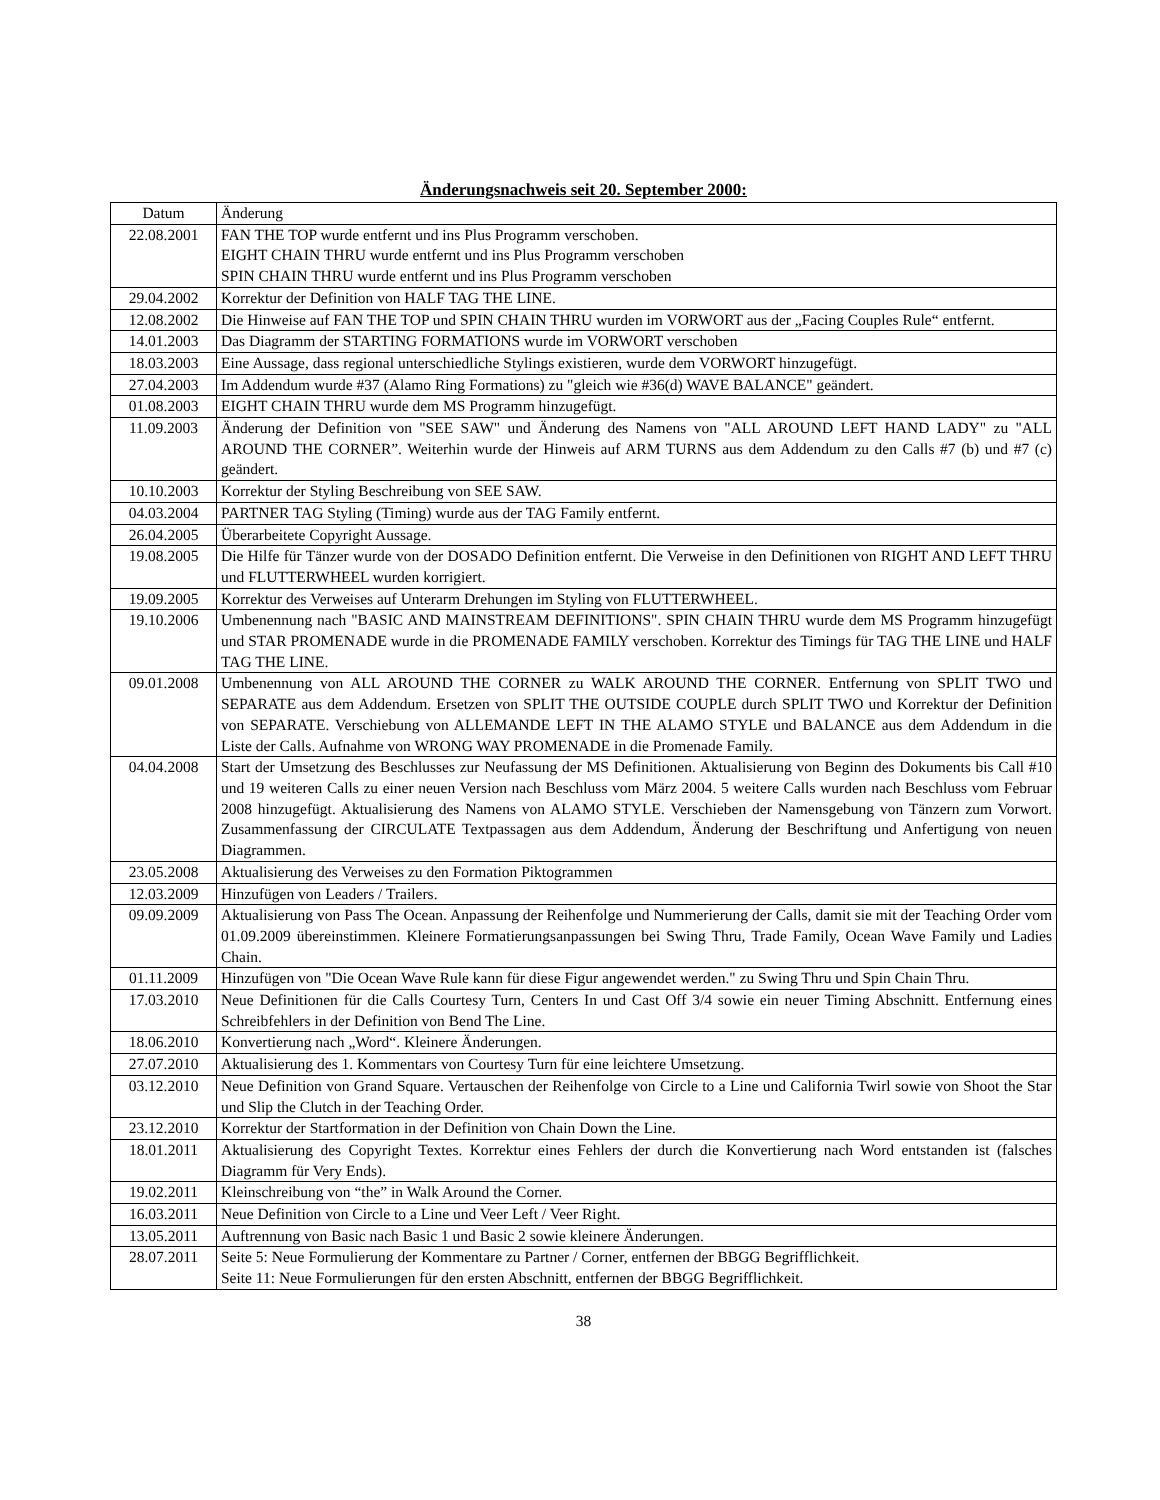Änderungsnachweis seit 20. September 2000:
| Datum | Änderung |
| --- | --- |
| 22.08.2001 | FAN THE TOP wurde entfernt und ins Plus Programm verschoben. EIGHT CHAIN THRU wurde entfernt und ins Plus Programm verschoben SPIN CHAIN THRU wurde entfernt und ins Plus Programm verschoben |
| 29.04.2002 | Korrektur der Definition von HALF TAG THE LINE. |
| 12.08.2002 | Die Hinweise auf FAN THE TOP und SPIN CHAIN THRU wurden im VORWORT aus der „Facing Couples Rule“ entfernt. |
| 14.01.2003 | Das Diagramm der STARTING FORMATIONS wurde im VORWORT verschoben |
| 18.03.2003 | Eine Aussage, dass regional unterschiedliche Stylings existieren, wurde dem VORWORT hinzugefügt. |
| 27.04.2003 | Im Addendum wurde #37 (Alamo Ring Formations) zu "gleich wie #36(d) WAVE BALANCE" geändert. |
| 01.08.2003 | EIGHT CHAIN THRU wurde dem MS Programm hinzugefügt. |
| 11.09.2003 | Änderung der Definition von "SEE SAW" und Änderung des Namens von "ALL AROUND LEFT HAND LADY" zu "ALL AROUND THE CORNER”. Weiterhin wurde der Hinweis auf ARM TURNS aus dem Addendum zu den Calls #7 (b) und #7 (c) geändert. |
| 10.10.2003 | Korrektur der Styling Beschreibung von SEE SAW. |
| 04.03.2004 | PARTNER TAG Styling (Timing) wurde aus der TAG Family entfernt. |
| 26.04.2005 | Überarbeitete Copyright Aussage. |
| 19.08.2005 | Die Hilfe für Tänzer wurde von der DOSADO Definition entfernt. Die Verweise in den Definitionen von RIGHT AND LEFT THRU und FLUTTERWHEEL wurden korrigiert. |
| 19.09.2005 | Korrektur des Verweises auf Unterarm Drehungen im Styling von FLUTTERWHEEL. |
| 19.10.2006 | Umbenennung nach "BASIC AND MAINSTREAM DEFINITIONS". SPIN CHAIN THRU wurde dem MS Programm hinzugefügt und STAR PROMENADE wurde in die PROMENADE FAMILY verschoben. Korrektur des Timings für TAG THE LINE und HALF TAG THE LINE. |
| 09.01.2008 | Umbenennung von ALL AROUND THE CORNER zu WALK AROUND THE CORNER. Entfernung von SPLIT TWO und SEPARATE aus dem Addendum. Ersetzen von SPLIT THE OUTSIDE COUPLE durch SPLIT TWO und Korrektur der Definition von SEPARATE. Verschiebung von ALLEMANDE LEFT IN THE ALAMO STYLE und BALANCE aus dem Addendum in die Liste der Calls. Aufnahme von WRONG WAY PROMENADE in die Promenade Family. |
| 04.04.2008 | Start der Umsetzung des Beschlusses zur Neufassung der MS Definitionen. Aktualisierung von Beginn des Dokuments bis Call #10 und 19 weiteren Calls zu einer neuen Version nach Beschluss vom März 2004. 5 weitere Calls wurden nach Beschluss vom Februar 2008 hinzugefügt. Aktualisierung des Namens von ALAMO STYLE. Verschieben der Namensgebung von Tänzern zum Vorwort. Zusammenfassung der CIRCULATE Textpassagen aus dem Addendum, Änderung der Beschriftung und Anfertigung von neuen Diagrammen. |
| 23.05.2008 | Aktualisierung des Verweises zu den Formation Piktogrammen |
| 12.03.2009 | Hinzufügen von Leaders / Trailers. |
| 09.09.2009 | Aktualisierung von Pass The Ocean. Anpassung der Reihenfolge und Nummerierung der Calls, damit sie mit der Teaching Order vom 01.09.2009 übereinstimmen. Kleinere Formatierungsanpassungen bei Swing Thru, Trade Family, Ocean Wave Family und Ladies Chain. |
| 01.11.2009 | Hinzufügen von "Die Ocean Wave Rule kann für diese Figur angewendet werden." zu Swing Thru und Spin Chain Thru. |
| 17.03.2010 | Neue Definitionen für die Calls Courtesy Turn, Centers In und Cast Off 3/4 sowie ein neuer Timing Abschnitt. Entfernung eines Schreibfehlers in der Definition von Bend The Line. |
| 18.06.2010 | Konvertierung nach „Word“. Kleinere Änderungen. |
| 27.07.2010 | Aktualisierung des 1. Kommentars von Courtesy Turn für eine leichtere Umsetzung. |
| 03.12.2010 | Neue Definition von Grand Square. Vertauschen der Reihenfolge von Circle to a Line und California Twirl sowie von Shoot the Star und Slip the Clutch in der Teaching Order. |
| 23.12.2010 | Korrektur der Startformation in der Definition von Chain Down the Line. |
| 18.01.2011 | Aktualisierung des Copyright Textes. Korrektur eines Fehlers der durch die Konvertierung nach Word entstanden ist (falsches Diagramm für Very Ends). |
| 19.02.2011 | Kleinschreibung von “the” in Walk Around the Corner. |
| 16.03.2011 | Neue Definition von Circle to a Line und Veer Left / Veer Right. |
| 13.05.2011 | Auftrennung von Basic nach Basic 1 und Basic 2 sowie kleinere Änderungen. |
| 28.07.2011 | Seite 5: Neue Formulierung der Kommentare zu Partner / Corner, entfernen der BBGG Begrifflichkeit. Seite 11: Neue Formulierungen für den ersten Abschnitt, entfernen der BBGG Begrifflichkeit. |
38